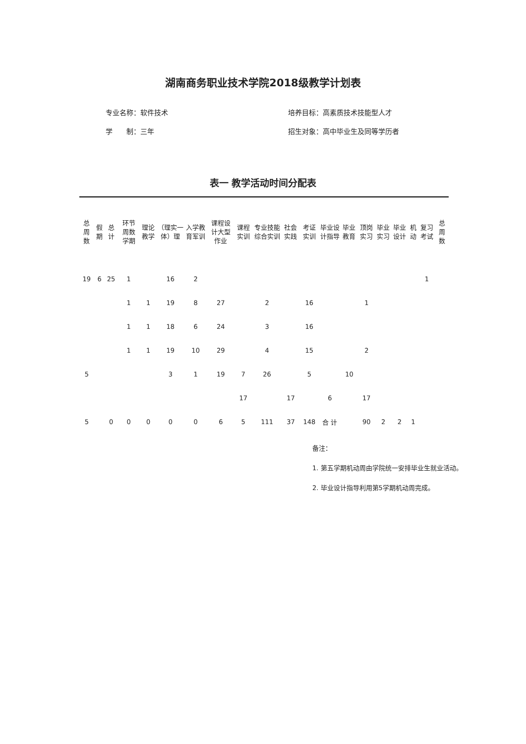湖南商务职业技术学院2018级教学计划表
专业名称：软件技术
学　　制：三年
培养目标：高素质技术技能型人才
招生对象：高中毕业生及同等学历者
表一 教学活动时间分配表
| 总周数 | 假期 | 总计 | 环节 周数 学期 | 理论教学 | （理实一体）理 | 入学教育军训 | 课程设计大型作业 | 课程实训 | 专业技能综合实训 | 社会实践 | 考证实训 | 毕业设计指导 | 毕业教育 | 顶岗实习 | 毕业实习 | 毕业设计 | 机动 | 复习考试 | 总周数 |
| --- | --- | --- | --- | --- | --- | --- | --- | --- | --- | --- | --- | --- | --- | --- | --- | --- | --- | --- | --- |
| 19 | 6 | 25 | 1 | | 16 | 2 | | | | | | | | | | | | 1 | |
| | | | 1 | 1 | 19 | 8 | 27 | | 2 | | 16 | | | 1 | | | | | |
| | | | 1 | 1 | 18 | 6 | 24 | | 3 | | 16 | | | | | | | | |
| | | | 1 | 1 | 19 | 10 | 29 | | 4 | | 15 | | | 2 | | | | | |
| 5 | | | | | 3 | 1 | 19 | 7 | 26 | | 5 | | 10 | | | | | | |
| | | | | | | | | 17 | | 17 | | 6 | | 17 | | | | | |
| 5 | | 0 | 0 | 0 | 0 | 0 | 6 | 5 | 111 | 37 | 148 | 合 计 | | 90 | 2 | 2 | 1 | | |
备注：
1. 第五学期机动周由学院统一安排毕业生就业活动。
2. 毕业设计指导利用第5学期机动周完成。